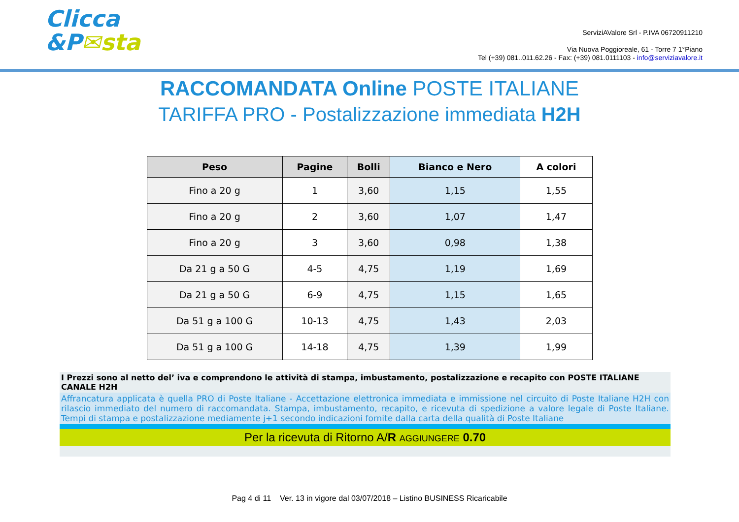Clicca
&P✉sta
ServiziAValore Srl - P.IVA 06720911210
Via Nuova Poggioreale, 61 - Torre 7 1°Piano
Tel (+39) 081..011.62.26 - Fax: (+39) 081.0111103 - info@serviziavalore.it
RACCOMANDATA Online POSTE ITALIANE
TARIFFA PRO - Postalizzazione immediata H2H
| Peso | Pagine | Bolli | Bianco e Nero | A colori |
| --- | --- | --- | --- | --- |
| Fino a 20 g | 1 | 3,60 | 1,15 | 1,55 |
| Fino a 20 g | 2 | 3,60 | 1,07 | 1,47 |
| Fino a 20 g | 3 | 3,60 | 0,98 | 1,38 |
| Da 21 g a 50 G | 4-5 | 4,75 | 1,19 | 1,69 |
| Da 21 g a 50 G | 6-9 | 4,75 | 1,15 | 1,65 |
| Da 51 g a 100 G | 10-13 | 4,75 | 1,43 | 2,03 |
| Da 51 g a 100 G | 14-18 | 4,75 | 1,39 | 1,99 |
I Prezzi sono al netto del’ iva e comprendono le attività di stampa, imbustamento, postalizzazione e recapito con POSTE ITALIANE CANALE H2H
Affrancatura applicata è quella PRO di Poste Italiane - Accettazione elettronica immediata e immissione nel circuito di Poste Italiane H2H con rilascio immediato del numero di raccomandata. Stampa, imbustamento, recapito, e ricevuta di spedizione a valore legale di Poste Italiane. Tempi di stampa e postalizzazione mediamente j+1 secondo indicazioni fornite dalla carta della qualità di Poste Italiane
Per la ricevuta di Ritorno A/R AGGIUNGERE 0.70
Pag 4 di 11 Ver. 13 in vigore dal 03/07/2018 – Listino BUSINESS Ricaricabile